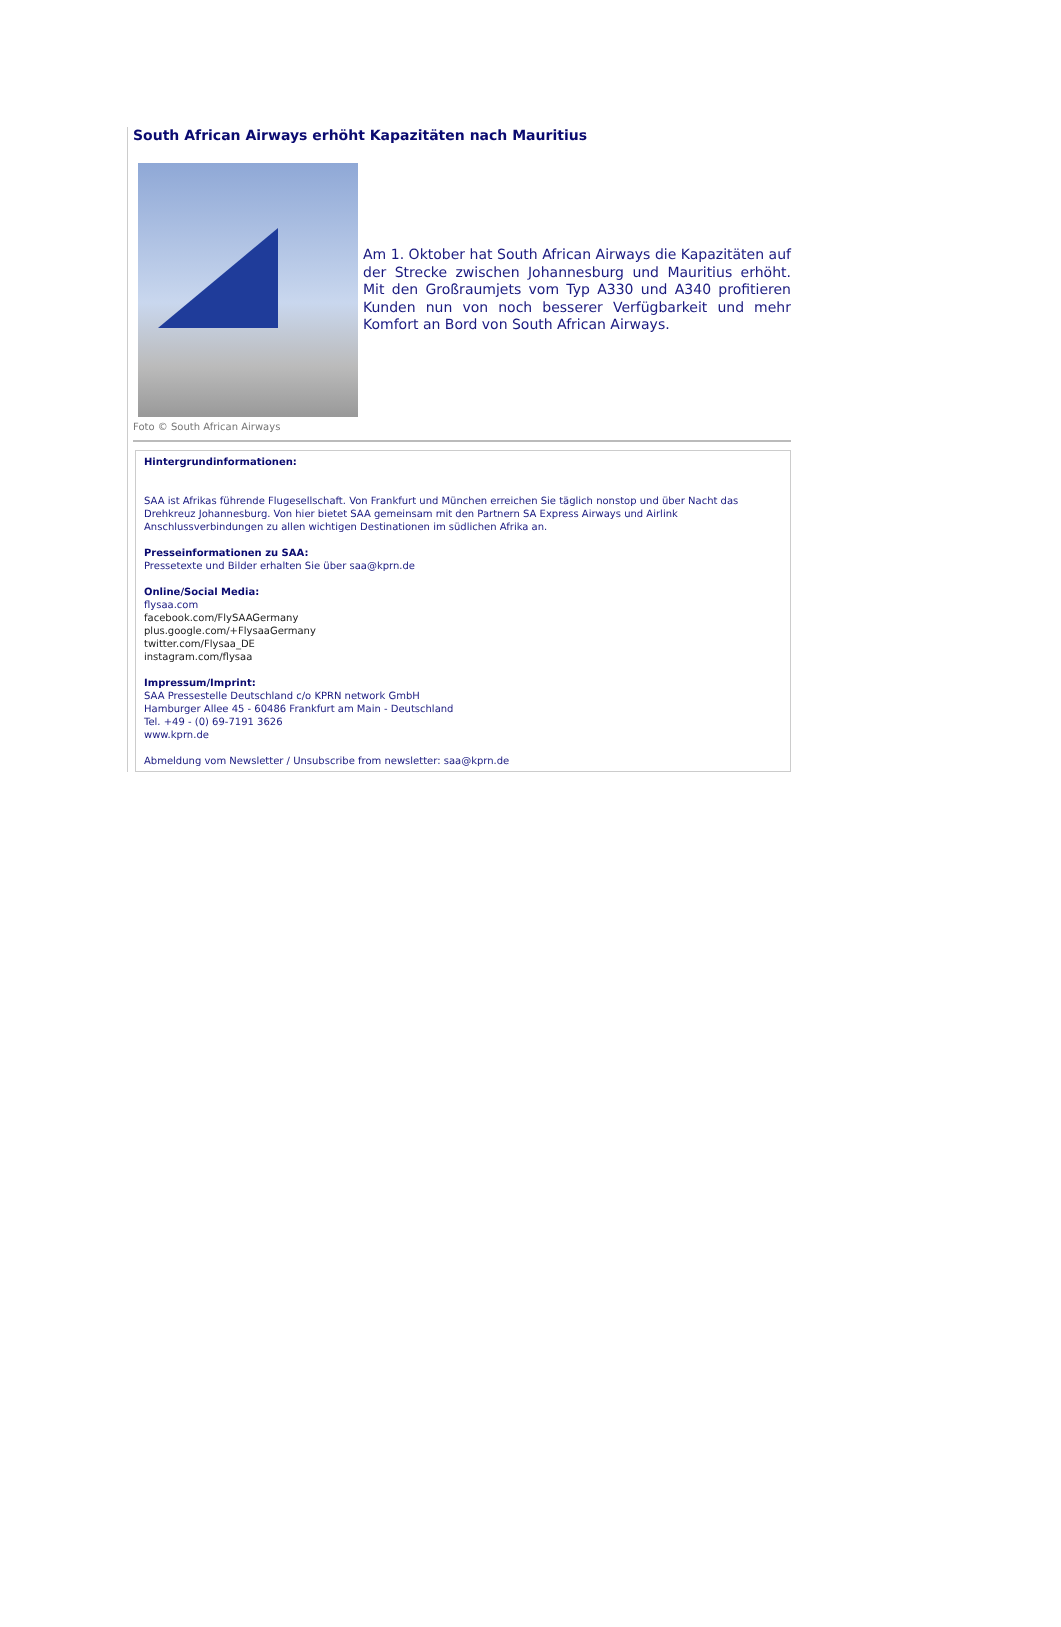South African Airways erhöht Kapazitäten nach Mauritius
Am 1. Oktober hat South African Airways die Kapazitäten auf der Strecke zwischen Johannesburg und Mauritius erhöht. Mit den Großraumjets vom Typ A330 und A340 profitieren Kunden nun von noch besserer Verfügbarkeit und mehr Komfort an Bord von South African Airways.
Foto © South African Airways
Hintergrundinformationen:
SAA ist Afrikas führende Flugesellschaft. Von Frankfurt und München erreichen Sie täglich nonstop und über Nacht das Drehkreuz Johannesburg. Von hier bietet SAA gemeinsam mit den Partnern SA Express Airways und Airlink Anschlussverbindungen zu allen wichtigen Destinationen im südlichen Afrika an.
Presseinformationen zu SAA:
Pressetexte und Bilder erhalten Sie über saa@kprn.de
Online/Social Media:
flysaa.com
facebook.com/FlySAAGermany
plus.google.com/+FlysaaGermany
twitter.com/Flysaa_DE
instagram.com/flysaa
Impressum/Imprint:
SAA Pressestelle Deutschland c/o KPRN network GmbH
Hamburger Allee 45 - 60486 Frankfurt am Main - Deutschland
Tel. +49 - (0) 69-7191 3626
www.kprn.de
Abmeldung vom Newsletter / Unsubscribe from newsletter: saa@kprn.de